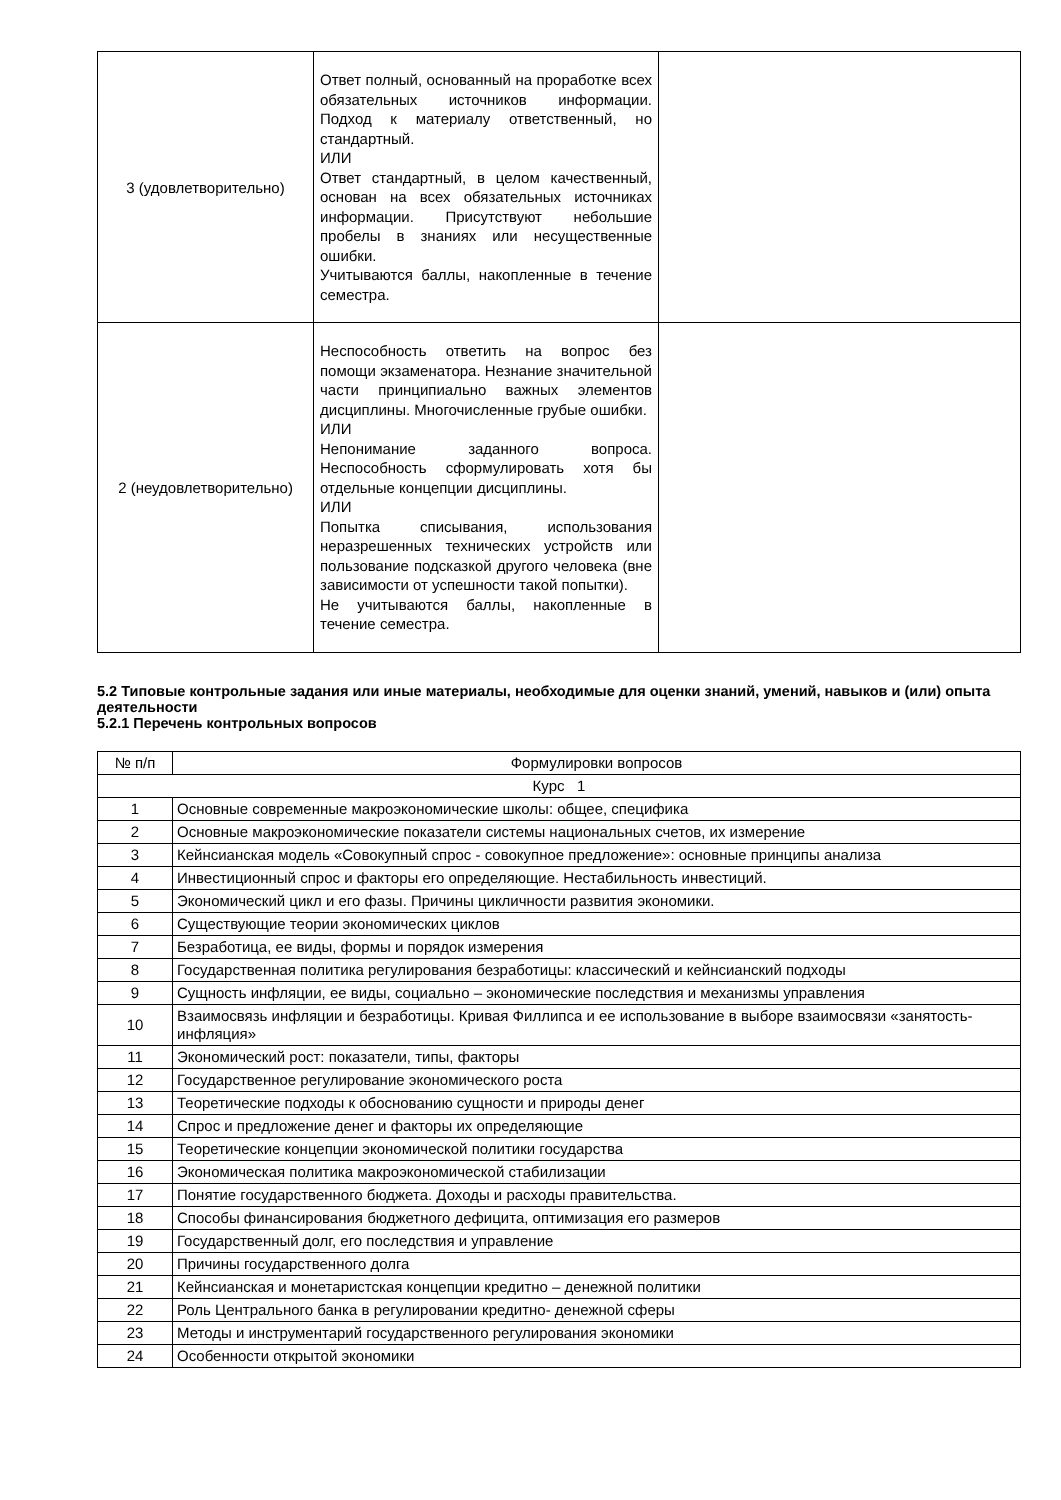| 3 (удовлетворительно) | Ответ полный, основанный на проработке всех обязательных источников информации. Подход к материалу ответственный, но стандартный. ИЛИ Ответ стандартный, в целом качественный, основан на всех обязательных источниках информации. Присутствуют небольшие пробелы в знаниях или несущественные ошибки. Учитываются баллы, накопленные в течение семестра. | |
| 2 (неудовлетворительно) | Неспособность ответить на вопрос без помощи экзаменатора. Незнание значительной части принципиально важных элементов дисциплины. Многочисленные грубые ошибки. ИЛИ Непонимание заданного вопроса. Неспособность сформулировать хотя бы отдельные концепции дисциплины. ИЛИ Попытка списывания, использования неразрешенных технических устройств или пользование подсказкой другого человека (вне зависимости от успешности такой попытки). Не учитываются баллы, накопленные в течение семестра. | |
5.2 Типовые контрольные задания или иные материалы, необходимые для оценки знаний, умений, навыков и (или) опыта деятельности
5.2.1 Перечень контрольных вопросов
| № п/п | Формулировки вопросов |
| --- | --- |
| Курс 1 | |
| 1 | Основные современные макроэкономические школы: общее, специфика |
| 2 | Основные макроэкономические показатели системы национальных счетов, их измерение |
| 3 | Кейнсианская модель «Совокупный спрос - совокупное предложение»: основные принципы анализа |
| 4 | Инвестиционный спрос и факторы его определяющие. Нестабильность инвестиций. |
| 5 | Экономический цикл и его фазы. Причины цикличности развития экономики. |
| 6 | Существующие теории экономических циклов |
| 7 | Безработица, ее виды, формы и порядок измерения |
| 8 | Государственная политика регулирования безработицы: классический и кейнсианский подходы |
| 9 | Сущность инфляции, ее виды, социально – экономические последствия и механизмы управления |
| 10 | Взаимосвязь инфляции и безработицы. Кривая Филлипса и ее использование в выборе взаимосвязи «занятость-инфляция» |
| 11 | Экономический рост: показатели, типы, факторы |
| 12 | Государственное регулирование экономического роста |
| 13 | Теоретические подходы к обоснованию сущности и природы денег |
| 14 | Спрос и предложение денег и факторы их определяющие |
| 15 | Теоретические концепции экономической политики государства |
| 16 | Экономическая политика макроэкономической стабилизации |
| 17 | Понятие государственного бюджета. Доходы и расходы правительства. |
| 18 | Способы финансирования бюджетного дефицита, оптимизация его размеров |
| 19 | Государственный долг, его последствия и управление |
| 20 | Причины государственного долга |
| 21 | Кейнсианская и монетаристская концепции кредитно – денежной политики |
| 22 | Роль Центрального банка в регулировании кредитно- денежной сферы |
| 23 | Методы и инструментарий государственного регулирования экономики |
| 24 | Особенности открытой экономики |